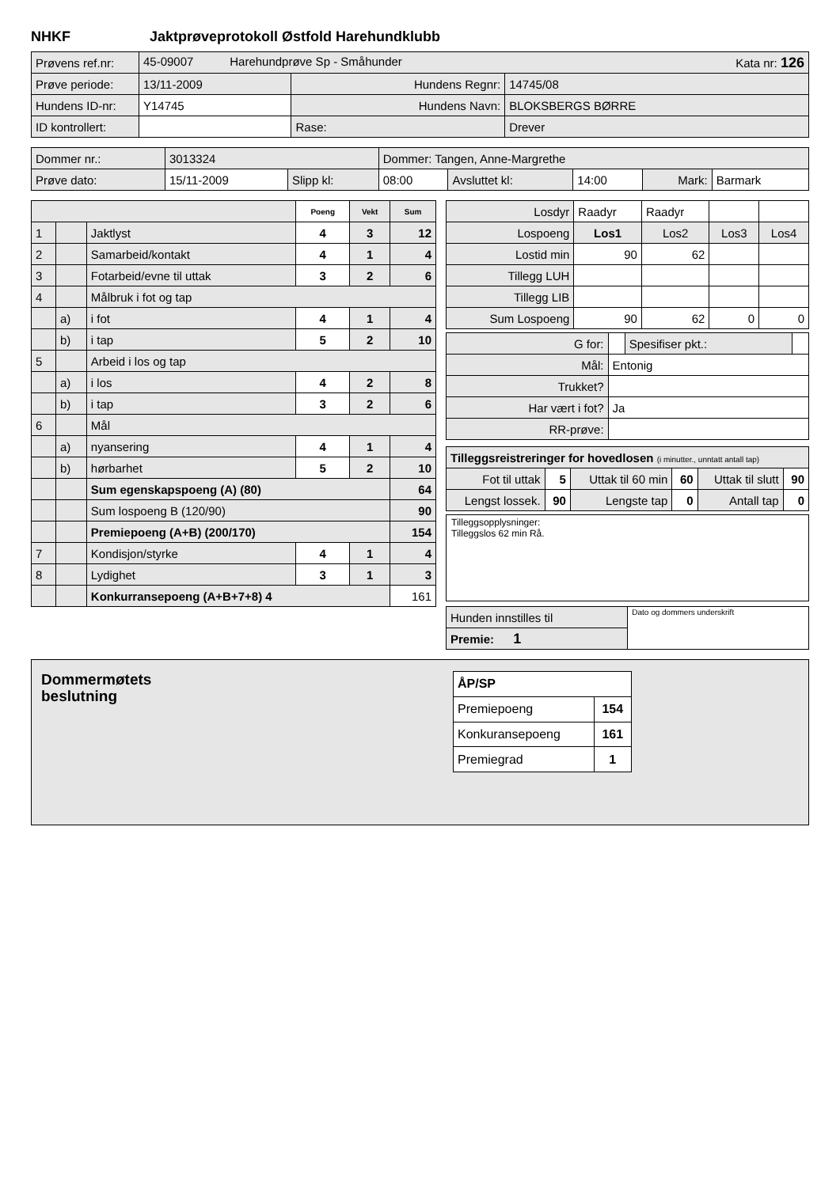NHKF Jaktprøveprotokoll Østfold Harehundklubb
| Prøvens ref.nr: | 45-09007 Harehundprøve Sp - Småhunder Kata nr: 126 | | |
| Prøve periode: | 13/11-2009 | Hundens Regnr: | 14745/08 |
| Hundens ID-nr: | Y14745 | Hundens Navn: | BLOKSBERGS BØRRE |
| ID kontrollert: | | Rase: | Drever |
| Dommer nr.: | 3013324 | | Dommer: Tangen, Anne-Margrethe | | | | |
| Prøve dato: | 15/11-2009 | Slipp kl: | 08:00 | Avsluttet kl: | 14:00 | Mark: | Barmark |
| | | | Poeng | Vekt | Sum |
| --- | --- | --- | --- | --- | --- |
| 1 | | Jaktlyst | 4 | 3 | 12 |
| 2 | | Samarbeid/kontakt | 4 | 1 | 4 |
| 3 | | Fotarbeid/evne til uttak | 3 | 2 | 6 |
| 4 | | Målbruk i fot og tap | | | |
| | a) | i fot | 4 | 1 | 4 |
| | b) | i tap | 5 | 2 | 10 |
| 5 | | Arbeid i los og tap | | | |
| | a) | i los | 4 | 2 | 8 |
| | b) | i tap | 3 | 2 | 6 |
| 6 | | Mål | | | |
| | a) | nyansering | 4 | 1 | 4 |
| | b) | hørbarhet | 5 | 2 | 10 |
| | | Sum egenskapspoeng (A) (80) | | | 64 |
| | | Sum lospoeng B (120/90) | | | 90 |
| | | Premiepoeng (A+B) (200/170) | | | 154 |
| 7 | | Kondisjon/styrke | 4 | 1 | 4 |
| 8 | | Lydighet | 3 | 1 | 3 |
| | | Konkurransepoeng (A+B+7+8) 4 | | | 161 |
| Losdyr | Raadyr | Raadyr | | |
| Lospoeng | Los1 | Los2 | Los3 | Los4 |
| Lostid min | 90 | 62 | | |
| Tillegg LUH | | | | |
| Tillegg LIB | | | | |
| Sum Lospoeng | 90 | 62 | 0 | 0 |
| G for: | | Spesifiser pkt.: | |
| Mål: | Entonig | | |
| Trukket? | | | |
| Har vært i fot? | Ja | | |
| RR-prøve: | | | |
| Tilleggsreistreringer for hovedlosen (i minutter., unntatt antall tap) | | | | | |
| Fot til uttak | 5 | Uttak til 60 min | 60 | Uttak til slutt | 90 |
| Lengst lossek. | 90 | Lengste tap | 0 | Antall tap | 0 |
Tilleggsopplysninger:
Tilleggslos 62 min Rå.
| Hunden innstilles til | Dato og dommers underskrift |
| Premie: 1 | |
Dommermøtets
beslutning
| ÅP/SP | |
| Premiepoeng | 154 |
| Konkuransepoeng | 161 |
| Premiegrad | 1 |